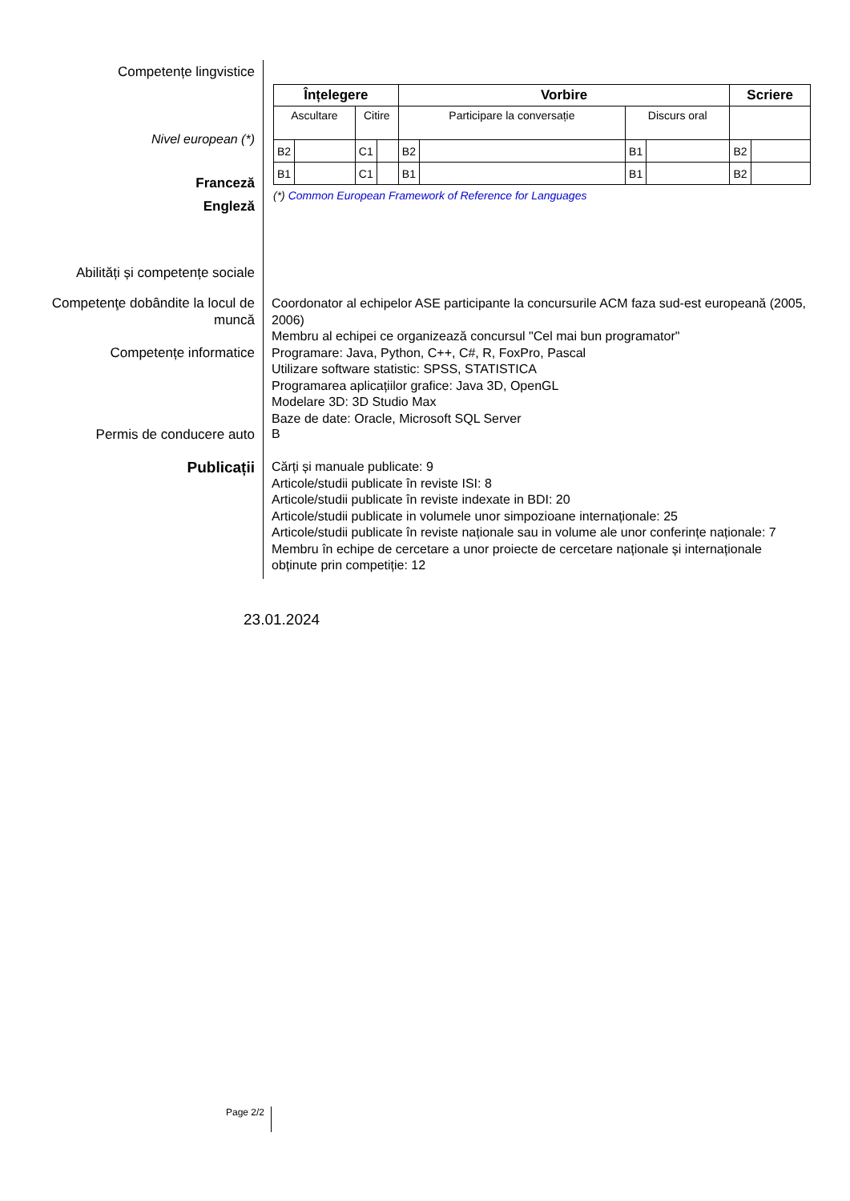Competențe lingvistice
Nivel european (*)
Franceză
Engleză
| Înțelegere | | | | Vorbire | | | | Scriere | |
| --- | --- | --- | --- | --- | --- | --- | --- | --- | --- |
| Ascultare | | Citire | | Participare la conversație | | Discurs oral | | | |
| B2 | | C1 | | B2 | | B1 | | B2 | |
| B1 | | C1 | | B1 | | B1 | | B2 | |
(*) Common European Framework of Reference for Languages
Abilități și competențe sociale
Competenţe dobândite la locul de muncă
Coordonator al echipelor ASE participante la concursurile ACM faza sud-est europeană (2005, 2006)
Membru al echipei ce organizează concursul "Cel mai bun programator"
Competențe informatice
Programare: Java, Python, C++, C#, R, FoxPro, Pascal
Utilizare software statistic: SPSS, STATISTICA
Programarea aplicațiilor grafice: Java 3D, OpenGL
Modelare 3D: 3D Studio Max
Baze de date: Oracle, Microsoft SQL Server
Permis de conducere auto B
Publicații
Cărți și manuale publicate: 9
Articole/studii publicate în reviste ISI: 8
Articole/studii publicate în reviste indexate in BDI: 20
Articole/studii publicate in volumele unor simpozioane internaționale: 25
Articole/studii publicate în reviste naționale sau in volume ale unor conferințe naționale: 7
Membru în echipe de cercetare a unor proiecte de cercetare naționale și internaționale obținute prin competiție: 12
23.01.2024
Page 2/2